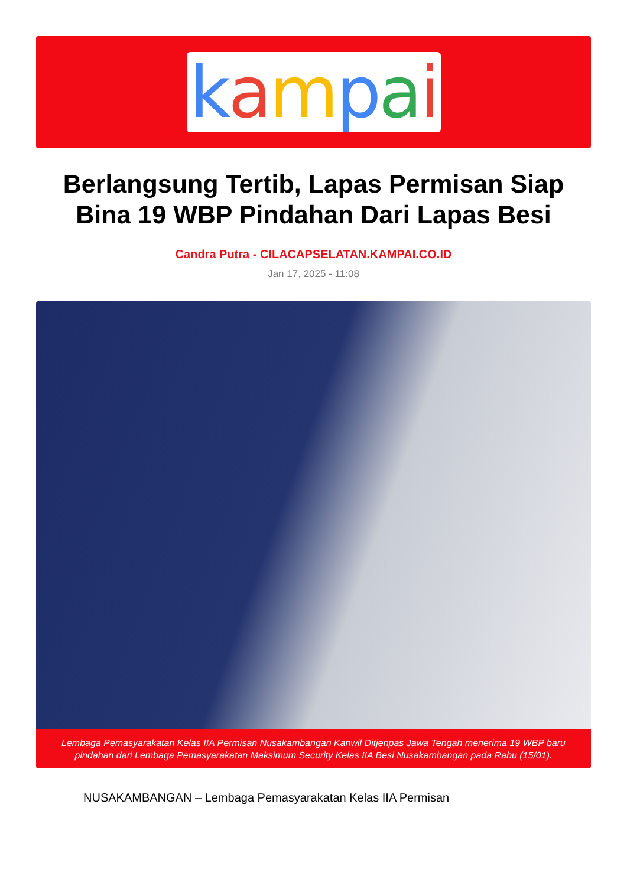kampai
Berlangsung Tertib, Lapas Permisan Siap Bina 19 WBP Pindahan Dari Lapas Besi
Candra Putra - CILACAPSELATAN.KAMPAI.CO.ID
Jan 17, 2025 - 11:08
Lembaga Pemasyarakatan Kelas IIA Permisan Nusakambangan Kanwil Ditjenpas Jawa Tengah menerima 19 WBP baru pindahan dari Lembaga Pemasyarakatan Maksimum Security Kelas IIA Besi Nusakambangan pada Rabu (15/01).
NUSAKAMBANGAN – Lembaga Pemasyarakatan Kelas IIA Permisan